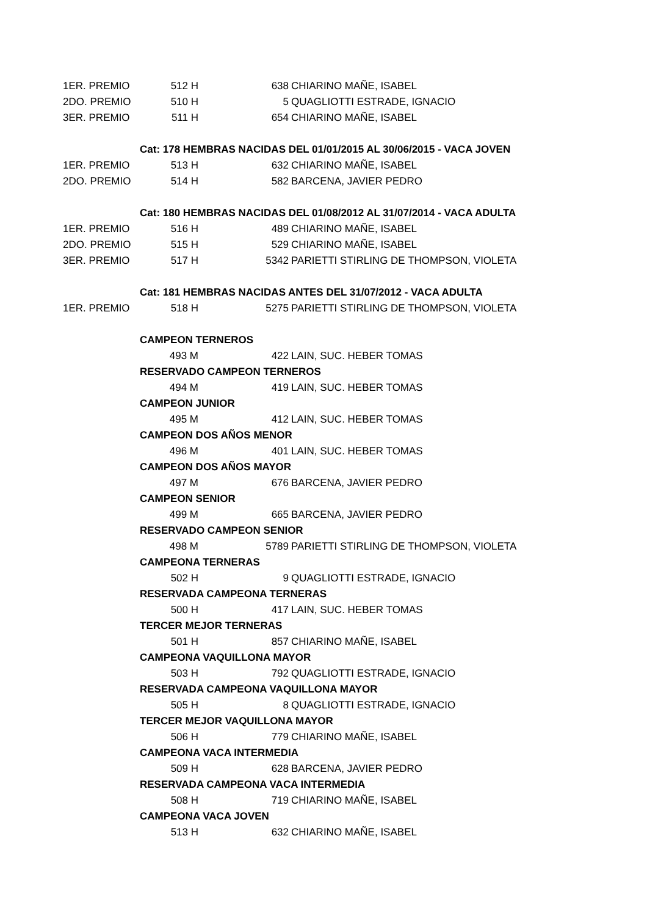| 1ER. PREMIO | 512 H | | 638 | CHIARINO MAÑE, ISABEL |
| 2DO. PREMIO | 510 H | | 5 | QUAGLIOTTI ESTRADE, IGNACIO |
| 3ER. PREMIO | 511 H | | 654 | CHIARINO MAÑE, ISABEL |
| | Cat: 178 HEMBRAS NACIDAS DEL 01/01/2015 AL 30/06/2015 - VACA JOVEN | | | |
| 1ER. PREMIO | 513 H | | 632 | CHIARINO MAÑE, ISABEL |
| 2DO. PREMIO | 514 H | | 582 | BARCENA, JAVIER PEDRO |
| | Cat: 180 HEMBRAS NACIDAS DEL 01/08/2012 AL 31/07/2014 - VACA ADULTA | | | |
| 1ER. PREMIO | 516 H | | 489 | CHIARINO MAÑE, ISABEL |
| 2DO. PREMIO | 515 H | | 529 | CHIARINO MAÑE, ISABEL |
| 3ER. PREMIO | 517 H | | 5342 | PARIETTI STIRLING DE THOMPSON, VIOLETA |
| | Cat: 181 HEMBRAS NACIDAS ANTES DEL 31/07/2012 - VACA ADULTA | | | |
| 1ER. PREMIO | 518 H | | 5275 | PARIETTI STIRLING DE THOMPSON, VIOLETA |
| | CAMPEON TERNEROS | | | |
| | 493 M | | 422 | LAIN, SUC. HEBER TOMAS |
| | RESERVADO CAMPEON TERNEROS | | | |
| | 494 M | | 419 | LAIN, SUC. HEBER TOMAS |
| | CAMPEON JUNIOR | | | |
| | 495 M | | 412 | LAIN, SUC. HEBER TOMAS |
| | CAMPEON DOS AÑOS MENOR | | | |
| | 496 M | | 401 | LAIN, SUC. HEBER TOMAS |
| | CAMPEON DOS AÑOS MAYOR | | | |
| | 497 M | | 676 | BARCENA, JAVIER PEDRO |
| | CAMPEON SENIOR | | | |
| | 499 M | | 665 | BARCENA, JAVIER PEDRO |
| | RESERVADO CAMPEON SENIOR | | | |
| | 498 M | | 5789 | PARIETTI STIRLING DE THOMPSON, VIOLETA |
| | CAMPEONA TERNERAS | | | |
| | 502 H | | 9 | QUAGLIOTTI ESTRADE, IGNACIO |
| | RESERVADA CAMPEONA TERNERAS | | | |
| | 500 H | | 417 | LAIN, SUC. HEBER TOMAS |
| | TERCER MEJOR TERNERAS | | | |
| | 501 H | | 857 | CHIARINO MAÑE, ISABEL |
| | CAMPEONA VAQUILLONA MAYOR | | | |
| | 503 H | | 792 | QUAGLIOTTI ESTRADE, IGNACIO |
| | RESERVADA CAMPEONA VAQUILLONA MAYOR | | | |
| | 505 H | | 8 | QUAGLIOTTI ESTRADE, IGNACIO |
| | TERCER MEJOR VAQUILLONA MAYOR | | | |
| | 506 H | | 779 | CHIARINO MAÑE, ISABEL |
| | CAMPEONA VACA INTERMEDIA | | | |
| | 509 H | | 628 | BARCENA, JAVIER PEDRO |
| | RESERVADA CAMPEONA VACA INTERMEDIA | | | |
| | 508 H | | 719 | CHIARINO MAÑE, ISABEL |
| | CAMPEONA VACA JOVEN | | | |
| | 513 H | | 632 | CHIARINO MAÑE, ISABEL |